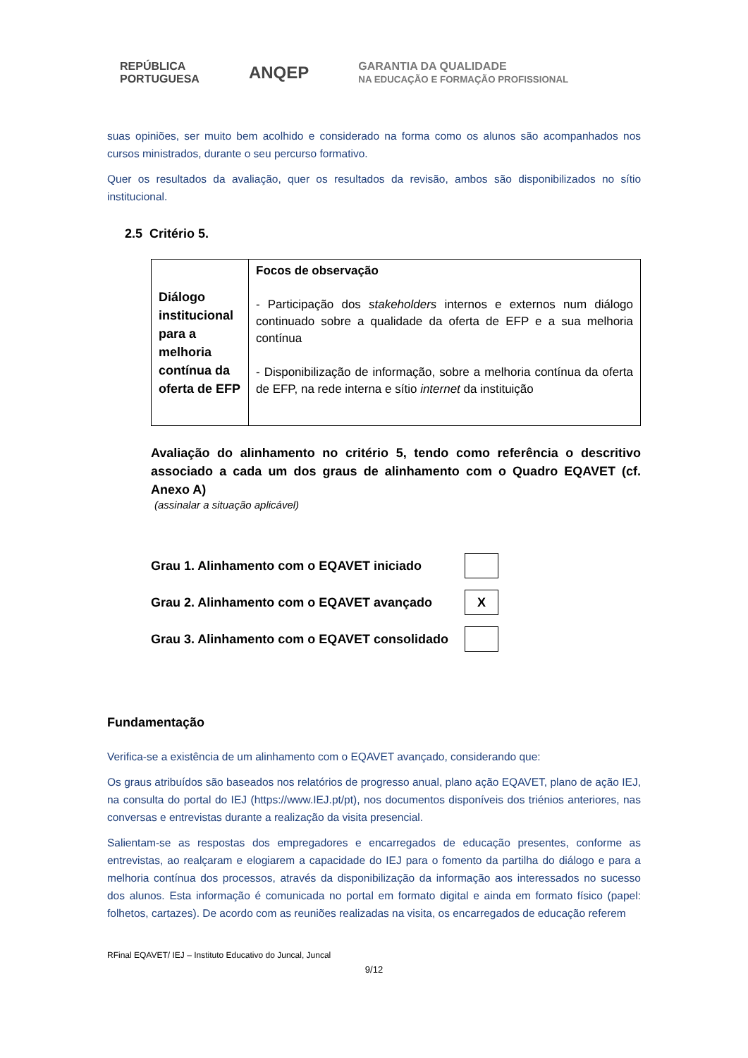REPÚBLICA
PORTUGUESA
ANQEP
GARANTIA DA QUALIDADE
NA EDUCAÇÃO E FORMAÇÃO PROFISSIONAL
suas opiniões, ser muito bem acolhido e considerado na forma como os alunos são acompanhados nos cursos ministrados, durante o seu percurso formativo.
Quer os resultados da avaliação, quer os resultados da revisão, ambos são disponibilizados no sítio institucional.
2.5 Critério 5.
| Diálogo institucional para a melhoria contínua da oferta de EFP | Focos de observação - Participação dos stakeholders internos e externos num diálogo continuado sobre a qualidade da oferta de EFP e a sua melhoria contínua - Disponibilização de informação, sobre a melhoria contínua da oferta de EFP, na rede interna e sítio internet da instituição |
Avaliação do alinhamento no critério 5, tendo como referência o descritivo associado a cada um dos graus de alinhamento com o Quadro EQAVET (cf. Anexo A)
(assinalar a situação aplicável)
Grau 1. Alinhamento com o EQAVET iniciado
Grau 2. Alinhamento com o EQAVET avançado
X
Grau 3. Alinhamento com o EQAVET consolidado
Fundamentação
Verifica-se a existência de um alinhamento com o EQAVET avançado, considerando que:
Os graus atribuídos são baseados nos relatórios de progresso anual, plano ação EQAVET, plano de ação IEJ, na consulta do portal do IEJ (https://www.IEJ.pt/pt), nos documentos disponíveis dos triénios anteriores, nas conversas e entrevistas durante a realização da visita presencial.
Salientam-se as respostas dos empregadores e encarregados de educação presentes, conforme as entrevistas, ao realçaram e elogiarem a capacidade do IEJ para o fomento da partilha do diálogo e para a melhoria contínua dos processos, através da disponibilização da informação aos interessados no sucesso dos alunos. Esta informação é comunicada no portal em formato digital e ainda em formato físico (papel: folhetos, cartazes). De acordo com as reuniões realizadas na visita, os encarregados de educação referem
RFinal EQAVET/ IEJ – Instituto Educativo do Juncal, Juncal
9/12